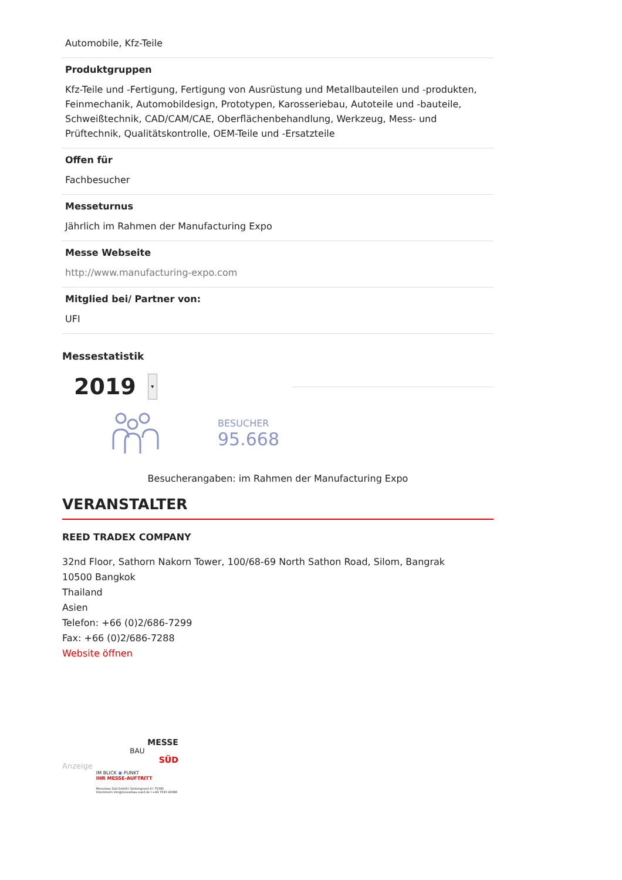Automobile, Kfz-Teile
Produktgruppen
Kfz-Teile und -Fertigung, Fertigung von Ausrüstung und Metallbauteilen und -produkten, Feinmechanik, Automobildesign, Prototypen, Karosseriebau, Autoteile und -bauteile, Schweißtechnik, CAD/CAM/CAE, Oberflächenbehandlung, Werkzeug, Mess- und Prüftechnik, Qualitätskontrolle, OEM-Teile und -Ersatzteile
Offen für
Fachbesucher
Messeturnus
Jährlich im Rahmen der Manufacturing Expo
Messe Webseite
http://www.manufacturing-expo.com
Mitglied bei/ Partner von:
UFI
Messestatistik
2019
▾
BESUCHER
95.668
Besucherangaben: im Rahmen der Manufacturing Expo
VERANSTALTER
REED TRADEX COMPANY
32nd Floor, Sathorn Nakorn Tower, 100/68-69 North Sathon Road, Silom, Bangrak
10500 Bangkok
Thailand
Asien
Telefon: +66 (0)2/686-7299
Fax: +66 (0)2/686-7288
Website öffnen
Anzeige
MESSE
BAU
SÜD
IM BLICK ◉ PUNKT
IHR MESSE-AUFTRITT
Messebau Süd GmbH I Sohlengrund 4 I 75395 Ostelsheim info@messebau-sued.de I +49 7033 40086